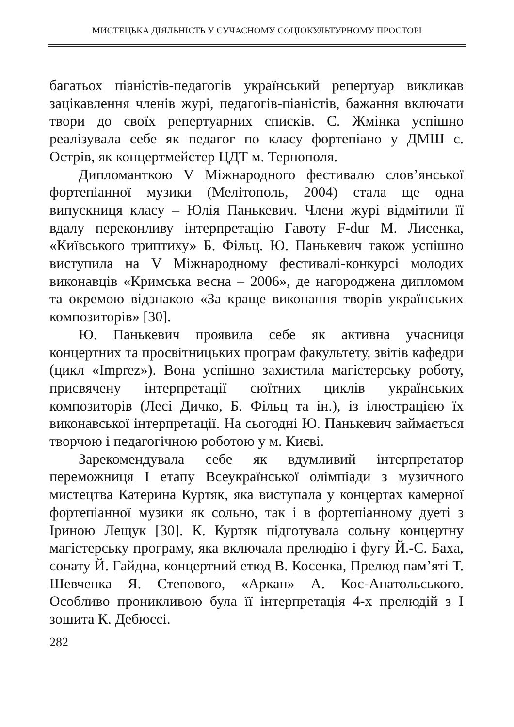МИСТЕЦЬКА ДІЯЛЬНІСТЬ У СУЧАСНОМУ СОЦІОКУЛЬТУРНОМУ ПРОСТОРІ
багатьох піаністів-педагогів український репертуар викликав зацікавлення членів журі, педагогів-піаністів, бажання включати твори до своїх репертуарних списків. С. Жмінка успішно реалізувала себе як педагог по класу фортепіано у ДМШ с. Острів, як концертмейстер ЦДТ м. Тернополя.
Дипломанткою V Міжнародного фестивалю слов’янської фортепіанної музики (Мелітополь, 2004) стала ще одна випускниця класу – Юлія Панькевич. Члени журі відмітили її вдалу переконливу інтерпретацію Гавоту F-dur М. Лисенка, «Київського триптиху» Б. Фільц. Ю. Панькевич також успішно виступила на V Міжнародному фестивалі-конкурсі молодих виконавців «Кримська весна – 2006», де нагороджена дипломом та окремою відзнакою «За краще виконання творів українських композиторів» [30].
Ю. Панькевич проявила себе як активна учасниця концертних та просвітницьких програм факультету, звітів кафедри (цикл «Imprez»). Вона успішно захистила магістерську роботу, присвячену інтерпретації сюїтних циклів українських композиторів (Лесі Дичко, Б. Фільц та ін.), із ілюстрацією їх виконавської інтерпретації. На сьогодні Ю. Панькевич займається творчою і педагогічною роботою у м. Києві.
Зарекомендувала себе як вдумливий інтерпретатор переможниця І етапу Всеукраїнської олімпіади з музичного мистецтва Катерина Куртяк, яка виступала у концертах камерної фортепіанної музики як сольно, так і в фортепіанному дуеті з Іриною Лещук [30]. К. Куртяк підготувала сольну концертну магістерську програму, яка включала прелюдію і фугу Й.-С. Баха, сонату Й. Гайдна, концертний етюд В. Косенка, Прелюд пам’яті Т. Шевченка Я. Степового, «Аркан» А. Кос-Анатольського. Особливо проникливою була її інтерпретація 4-х прелюдій з І зошита К. Дебюссі.
282